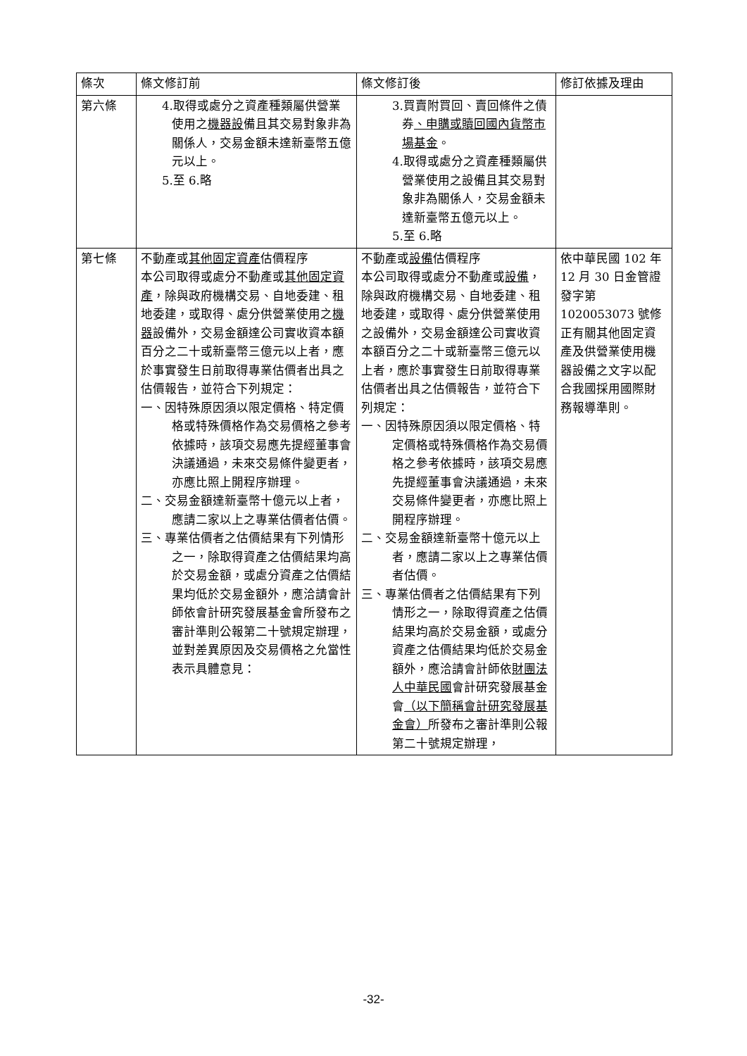| 條次 | 條文修訂前 | 條文修訂後 | 修訂依據及理由 |
| --- | --- | --- | --- |
| 第六條 | 4.取得或處分之資產種類屬供營業使用之 機器設 備且其交易對象非為關係人，交易金額未達新臺幣五億元以上。 5.至 6.略 | 3.買賣附買回、賣回條件之債券 、申購或贖回國內貨幣市場基金 。 4.取得或處分之資產種類屬供營業使用之設備且其交易對象非為關係人，交易金額未達新臺幣五億元以上。 5.至 6.略 | |
| 第七條 | 不動產或 其他固定資產 估價程序 本公司取得或處分不動產或 其他固定資產 ，除與政府機構交易、自地委建、租地委建，或取得、處分供營業使用之 機器 設備外，交易金額達公司實收資本額百分之二十或新臺幣三億元以上者，應於事實發生日前取得專業估價者出具之估價報告，並符合下列規定： 一、因特殊原因須以限定價格、特定價格或特殊價格作為交易價格之參考依據時，該項交易應先提經董事會決議通過，未來交易條件變更者，亦應比照上開程序辦理。 二、交易金額達新臺幣十億元以上者，應請二家以上之專業估價者估價。 三、專業估價者之估價結果有下列情形之一，除取得資產之估價結果均高於交易金額，或處分資產之估價結果均低於交易金額外，應洽請會計師依會計研究發展基金會所發布之審計準則公報第二十號規定辦理，並對差異原因及交易價格之允當性表示具體意見： | 不動產或 設備 估價程序 本公司取得或處分不動產或 設備 ，除與政府機構交易、自地委建、租地委建，或取得、處分供營業使用之設備外，交易金額達公司實收資本額百分之二十或新臺幣三億元以上者，應於事實發生日前取得專業估價者出具之估價報告，並符合下列規定： 一、因特殊原因須以限定價格、特定價格或特殊價格作為交易價格之參考依據時，該項交易應先提經董事會決議通過，未來交易條件變更者，亦應比照上開程序辦理。 二、交易金額達新臺幣十億元以上者，應請二家以上之專業估價者估價。 三、專業估價者之估價結果有下列情形之一，除取得資產之估價結果均高於交易金額，或處分資產之估價結果均低於交易金額外，應洽請會計師依 財團法人中華民國 會計研究發展基金會 （以下簡稱會計研究發展基金會） 所發布之審計準則公報第二十號規定辦理， | 依中華民國 102 年 12 月 30 日金管證發字第 1020053073 號修正有關其他固定資產及供營業使用機器設備之文字以配合我國採用國際財務報導準則。 |
-32-